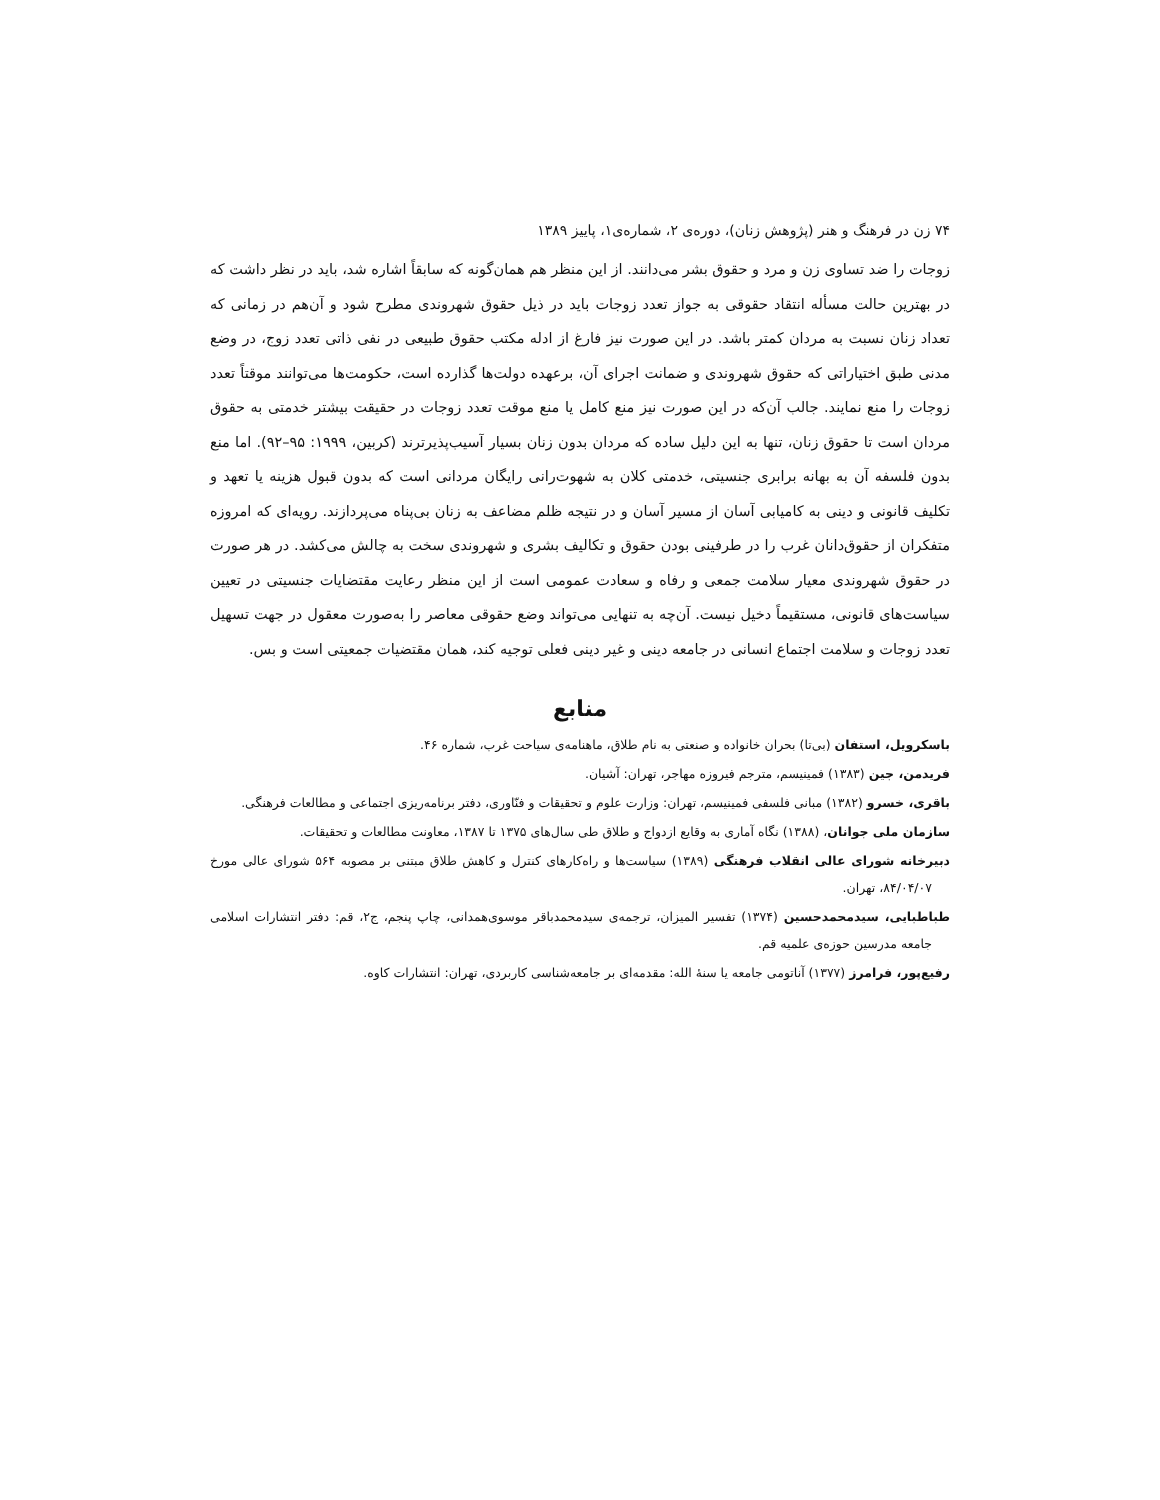۷۴ زن در فرهنگ و هنر (پژوهش زنان)، دوره‌ی ۲، شماره‌ی۱، پاییز ۱۳۸۹
زوجات را ضد تساوی زن و مرد و حقوق بشر می‌دانند. از این منظر هم همان‌گونه که سابقاً اشاره شد، باید در نظر داشت که در بهترین حالت مسأله انتقاد حقوقی به جواز تعدد زوجات باید در ذیل حقوق شهروندی مطرح شود و آن‌هم در زمانی که تعداد زنان نسبت به مردان کمتر باشد. در این صورت نیز فارغ از ادله مکتب حقوق طبیعی در نفی ذاتی تعدد زوج، در وضع مدنی طبق اختیاراتی که حقوق شهروندی و ضمانت اجرای آن، برعهده دولت‌ها گذارده است، حکومت‌ها می‌توانند موقتاً تعدد زوجات را منع نمایند. جالب آن‌که در این صورت نیز منع کامل یا منع موقت تعدد زوجات در حقیقت بیشتر خدمتی به حقوق مردان است تا حقوق زنان، تنها به این دلیل ساده که مردان بدون زنان بسیار آسیب‌پذیرترند (کربین، ۱۹۹۹: ۹۵–۹۲). اما منع بدون فلسفه آن به بهانه برابری جنسیتی، خدمتی کلان به شهوت‌رانی رایگان مردانی است که بدون قبول هزینه یا تعهد و تکلیف قانونی و دینی به کامیابی آسان از مسیر آسان و در نتیجه ظلم مضاعف به زنان بی‌پناه می‌پردازند. رویه‌ای که امروزه متفکران از حقوق‌دانان غرب را در طرفینی بودن حقوق و تکالیف بشری و شهروندی سخت به چالش می‌کشد. در هر صورت در حقوق شهروندی معیار سلامت جمعی و رفاه و سعادت عمومی است از این منظر رعایت مقتضایات جنسیتی در تعیین سیاست‌های قانونی، مستقیماً دخیل نیست. آن‌چه به تنهایی می‌تواند وضع حقوقی معاصر را به‌صورت معقول در جهت تسهیل تعدد زوجات و سلامت اجتماع انسانی در جامعه دینی و غیر دینی فعلی توجیه کند، همان مقتضیات جمعیتی است و بس.
منابع
باسکرویل، استفان (بی‌تا) بحران خانواده و صنعتی به نام طلاق، ماهنامه‌ی سیاحت غرب، شماره ۴۶.
فریدمن، جین (۱۳۸۳) فمینیسم، مترجم فیروزه مهاجر، تهران: آشیان.
باقری، خسرو (۱۳۸۲) مبانی فلسفی فمینیسم، تهران: وزارت علوم و تحقیقات و فنّاوری، دفتر برنامه‌ریزی اجتماعی و مطالعات فرهنگی.
سازمان ملی جوانان، (۱۳۸۸) نگاه آماری به وقایع ازدواج و طلاق طی سال‌های ۱۳۷۵ تا ۱۳۸۷، معاونت مطالعات و تحقیقات.
دبیرخانه شورای عالی انقلاب فرهنگی (۱۳۸۹) سیاست‌ها و راه‌کارهای کنترل و کاهش طلاق مبتنی بر مصوبه ۵۶۴ شورای عالی مورخ ۸۴/۰۴/۰۷، تهران.
طباطبایی، سیدمحمدحسین (۱۳۷۴) تفسیر المیزان، ترجمه‌ی سیدمحمدباقر موسوی‌همدانی، چاپ پنجم، ج۲، قم: دفتر انتشارات اسلامی جامعه مدرسین حوزه‌ی علمیه قم.
رفیع‌پور، فرامرز (۱۳۷۷) آناتومی جامعه یا سنهٔ الله: مقدمه‌ای بر جامعه‌شناسی کاربردی، تهران: انتشارات کاوه.